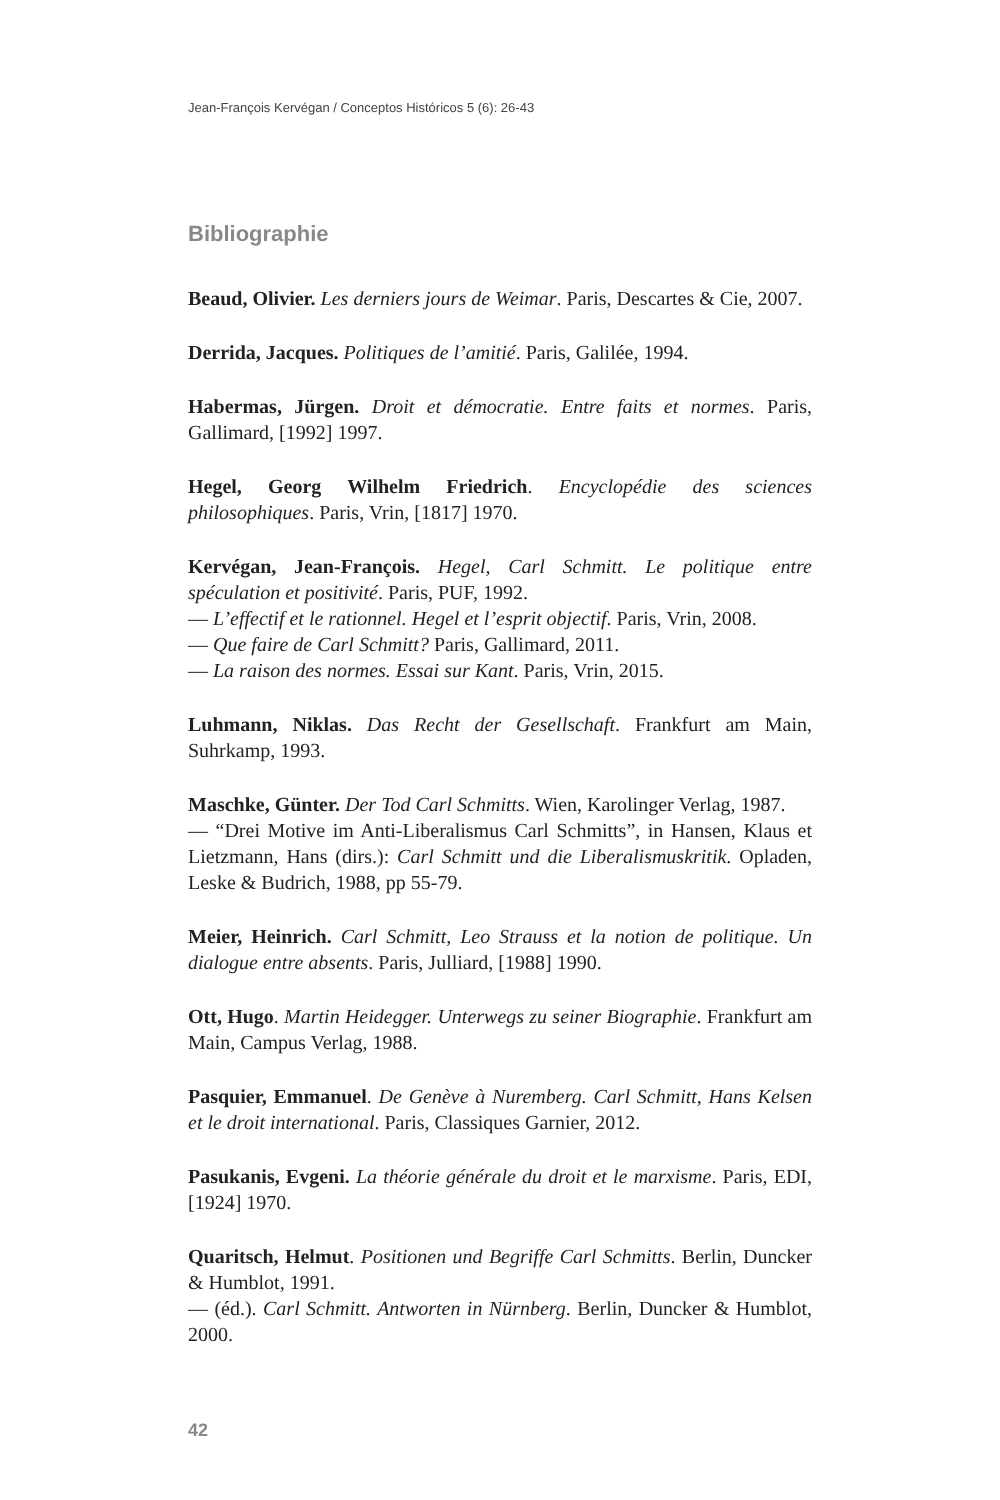Jean-François Kervégan / Conceptos Históricos 5 (6): 26-43
Bibliographie
Beaud, Olivier. Les derniers jours de Weimar. Paris, Descartes & Cie, 2007.
Derrida, Jacques. Politiques de l’amitié. Paris, Galilée, 1994.
Habermas, Jürgen. Droit et démocratie. Entre faits et normes. Paris, Gallimard, [1992] 1997.
Hegel, Georg Wilhelm Friedrich. Encyclopédie des sciences philosophiques. Paris, Vrin, [1817] 1970.
Kervégan, Jean-François. Hegel, Carl Schmitt. Le politique entre spéculation et positivité. Paris, PUF, 1992.
— L’effectif et le rationnel. Hegel et l’esprit objectif. Paris, Vrin, 2008.
— Que faire de Carl Schmitt? Paris, Gallimard, 2011.
— La raison des normes. Essai sur Kant. Paris, Vrin, 2015.
Luhmann, Niklas. Das Recht der Gesellschaft. Frankfurt am Main, Suhrkamp, 1993.
Maschke, Günter. Der Tod Carl Schmitts. Wien, Karolinger Verlag, 1987.
— “Drei Motive im Anti-Liberalismus Carl Schmitts”, in Hansen, Klaus et Lietzmann, Hans (dirs.): Carl Schmitt und die Liberalismuskritik. Opladen, Leske & Budrich, 1988, pp 55-79.
Meier, Heinrich. Carl Schmitt, Leo Strauss et la notion de politique. Un dialogue entre absents. Paris, Julliard, [1988] 1990.
Ott, Hugo. Martin Heidegger. Unterwegs zu seiner Biographie. Frankfurt am Main, Campus Verlag, 1988.
Pasquier, Emmanuel. De Genève à Nuremberg. Carl Schmitt, Hans Kelsen et le droit international. Paris, Classiques Garnier, 2012.
Pasukanis, Evgeni. La théorie générale du droit et le marxisme. Paris, EDI, [1924] 1970.
Quaritsch, Helmut. Positionen und Begriffe Carl Schmitts. Berlin, Duncker & Humblot, 1991.
— (éd.). Carl Schmitt. Antworten in Nürnberg. Berlin, Duncker & Humblot, 2000.
42